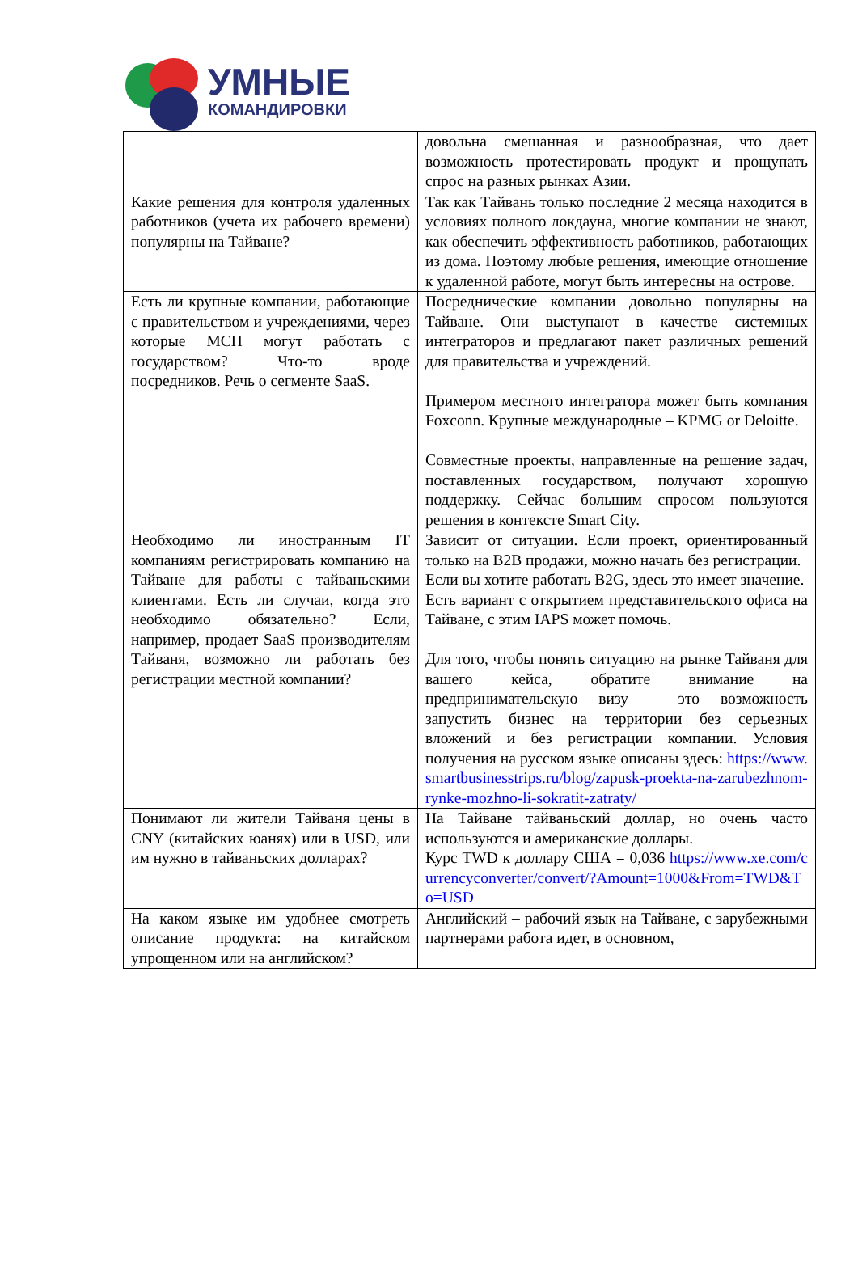УМНЫЕ
КОМАНДИРОВКИ
| | довольна смешанная и разнообразная, что дает возможность протестировать продукт и прощупать спрос на разных рынках Азии. |
| Какие решения для контроля удаленных работников (учета их рабочего времени) популярны на Тайване? | Так как Тайвань только последние 2 месяца находится в условиях полного локдауна, многие компании не знают, как обеспечить эффективность работников, работающих из дома. Поэтому любые решения, имеющие отношение к удаленной работе, могут быть интересны на острове. |
| Есть ли крупные компании, работающие с правительством и учреждениями, через которые МСП могут работать с государством? Что-то вроде посредников. Речь о сегменте SaaS. | Посреднические компании довольно популярны на Тайване. Они выступают в качестве системных интеграторов и предлагают пакет различных решений для правительства и учреждений. Примером местного интегратора может быть компания Foxconn. Крупные международные – KPMG or Deloitte. Совместные проекты, направленные на решение задач, поставленных государством, получают хорошую поддержку. Сейчас большим спросом пользуются решения в контексте Smart City. |
| Необходимо ли иностранным IT компаниям регистрировать компанию на Тайване для работы с тайваньскими клиентами. Есть ли случаи, когда это необходимо обязательно? Если, например, продает SaaS производителям Тайваня, возможно ли работать без регистрации местной компании? | Зависит от ситуации. Если проект, ориентированный только на B2B продажи, можно начать без регистрации. Если вы хотите работать B2G, здесь это имеет значение. Есть вариант с открытием представительского офиса на Тайване, с этим IAPS может помочь. Для того, чтобы понять ситуацию на рынке Тайваня для вашего кейса, обратите внимание на предпринимательскую визу – это возможность запустить бизнес на территории без серьезных вложений и без регистрации компании. Условия получения на русском языке описаны здесь: https://www.smartbusinesstrips.ru/blog/zapusk-proekta-na-zarubezhnom-rynke-mozhno-li-sokratit-zatraty/ |
| Понимают ли жители Тайваня цены в CNY (китайских юанях) или в USD, или им нужно в тайваньских долларах? | На Тайване тайваньский доллар, но очень часто используются и американские доллары. Курс TWD к доллару США = 0,036 https://www.xe.com/currencyconverter/convert/?Amount=1000&From=TWD&To=USD |
| На каком языке им удобнее смотреть описание продукта: на китайском упрощенном или на английском? | Английский – рабочий язык на Тайване, с зарубежными партнерами работа идет, в основном, |